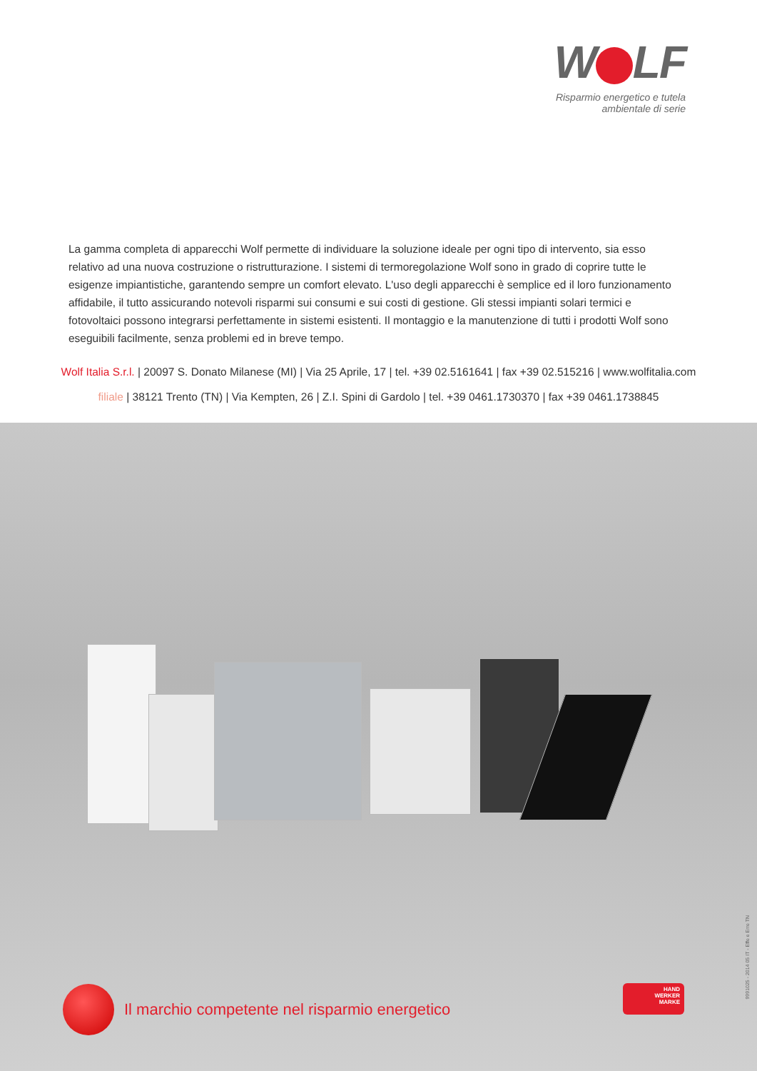W LF
Risparmio energetico e tutela ambientale di serie
La gamma completa di apparecchi Wolf permette di individuare la soluzione ideale per ogni tipo di intervento, sia esso relativo ad una nuova costruzione o ristrutturazione. I sistemi di termoregolazione Wolf sono in grado di coprire tutte le esigenze impiantistiche, garantendo sempre un comfort elevato. L'uso degli apparecchi è semplice ed il loro funzionamento affidabile, il tutto assicurando notevoli risparmi sui consumi e sui costi di gestione. Gli stessi impianti solari termici e fotovoltaici possono integrarsi perfettamente in sistemi esistenti. Il montaggio e la manutenzione di tutti i prodotti Wolf sono eseguibili facilmente, senza problemi ed in breve tempo.
Wolf Italia S.r.l. | 20097 S. Donato Milanese (MI) | Via 25 Aprile, 17 | tel. +39 02.5161641 | fax +39 02.515216 | www.wolfitalia.com
filiale | 38121 Trento (TN) | Via Kempten, 26 | Z.I. Spini di Gardolo | tel. +39 0461.1730370 | fax +39 0461.1738845
Il marchio competente nel risparmio energetico
HAND
WERKER
MARKE
9991025 - 2014 05 IT - Effe e Erre TN